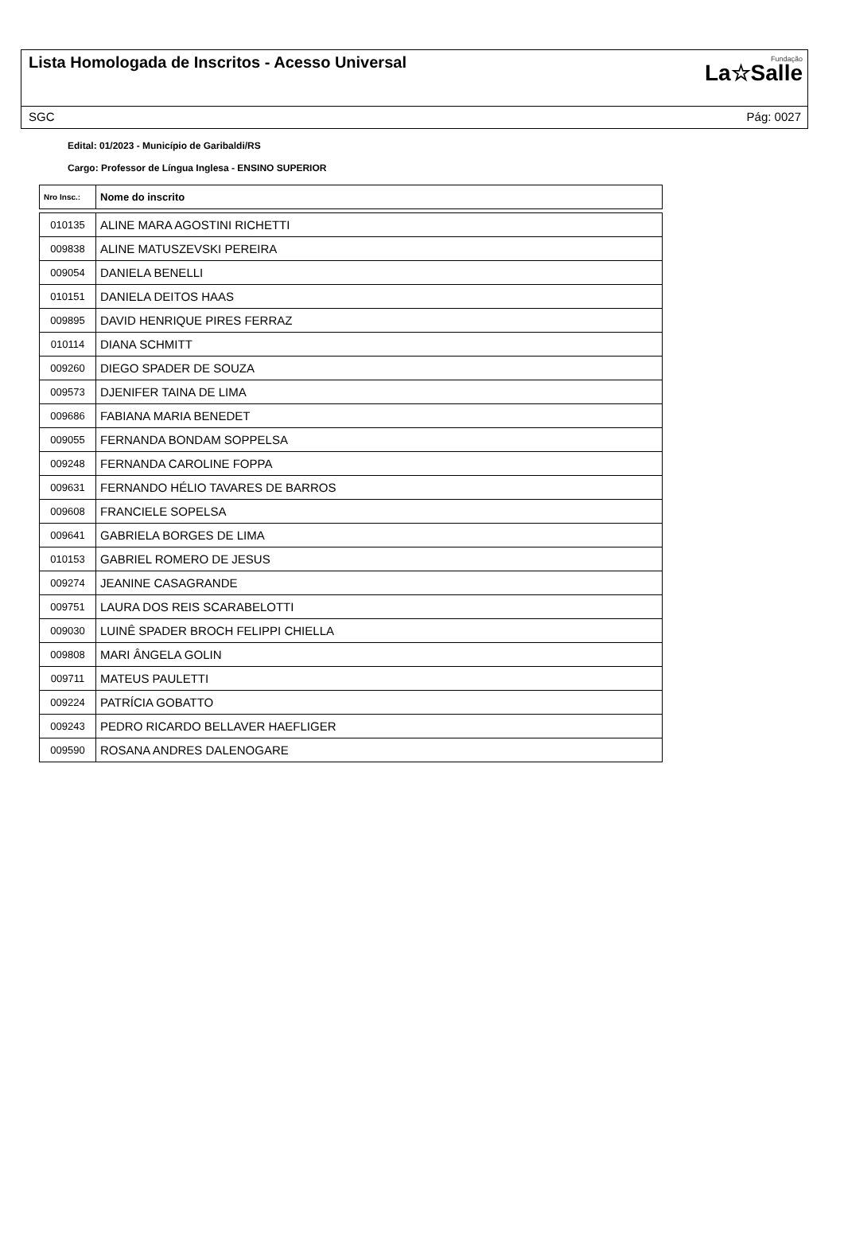Lista Homologada de Inscritos - Acesso Universal
Fundação
La☆Salle
SGC Pág: 0027
Edital: 01/2023 - Município de Garibaldi/RS
Cargo: Professor de Língua Inglesa - ENSINO SUPERIOR
| Nro Insc.: | Nome do inscrito |
| --- | --- |
| 010135 | ALINE MARA AGOSTINI RICHETTI |
| 009838 | ALINE MATUSZEVSKI PEREIRA |
| 009054 | DANIELA BENELLI |
| 010151 | DANIELA DEITOS HAAS |
| 009895 | DAVID HENRIQUE PIRES FERRAZ |
| 010114 | DIANA SCHMITT |
| 009260 | DIEGO SPADER DE SOUZA |
| 009573 | DJENIFER TAINA DE LIMA |
| 009686 | FABIANA MARIA BENEDET |
| 009055 | FERNANDA BONDAM SOPPELSA |
| 009248 | FERNANDA CAROLINE FOPPA |
| 009631 | FERNANDO HÉLIO TAVARES DE BARROS |
| 009608 | FRANCIELE SOPELSA |
| 009641 | GABRIELA BORGES DE LIMA |
| 010153 | GABRIEL ROMERO DE JESUS |
| 009274 | JEANINE CASAGRANDE |
| 009751 | LAURA DOS REIS SCARABELOTTI |
| 009030 | LUINÊ SPADER BROCH FELIPPI CHIELLA |
| 009808 | MARI ÂNGELA GOLIN |
| 009711 | MATEUS PAULETTI |
| 009224 | PATRÍCIA GOBATTO |
| 009243 | PEDRO RICARDO BELLAVER HAEFLIGER |
| 009590 | ROSANA ANDRES DALENOGARE |